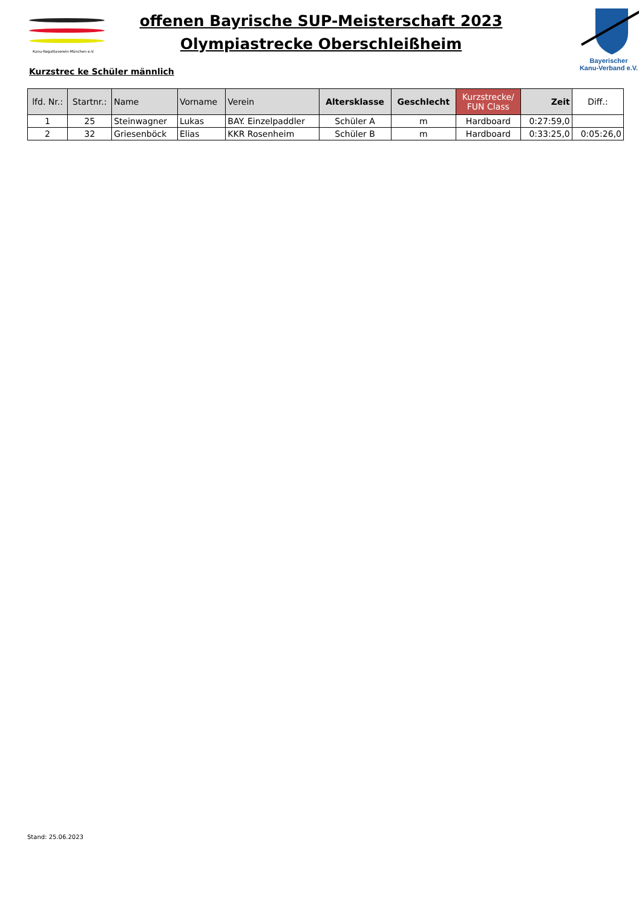Kanu-Regattaverein-München e.V.
offenen Bayrische SUP-Meisterschaft 2023
Olympiastrecke Oberschleißheim
Bayerischer
Kanu-Verband e.V.
Kurzstrec ke Schüler männlich
| lfd. Nr.: | Startnr.: | Name | Vorname | Verein | Altersklasse | Geschlecht | Kurzstrecke/ FUN Class | Zeit | Diff.: |
| --- | --- | --- | --- | --- | --- | --- | --- | --- | --- |
| 1 | 25 | Steinwagner | Lukas | BAY. Einzelpaddler | Schüler A | m | Hardboard | 0:27:59,0 | |
| 2 | 32 | Griesenböck | Elias | KKR Rosenheim | Schüler B | m | Hardboard | 0:33:25,0 | 0:05:26,0 |
Stand: 25.06.2023